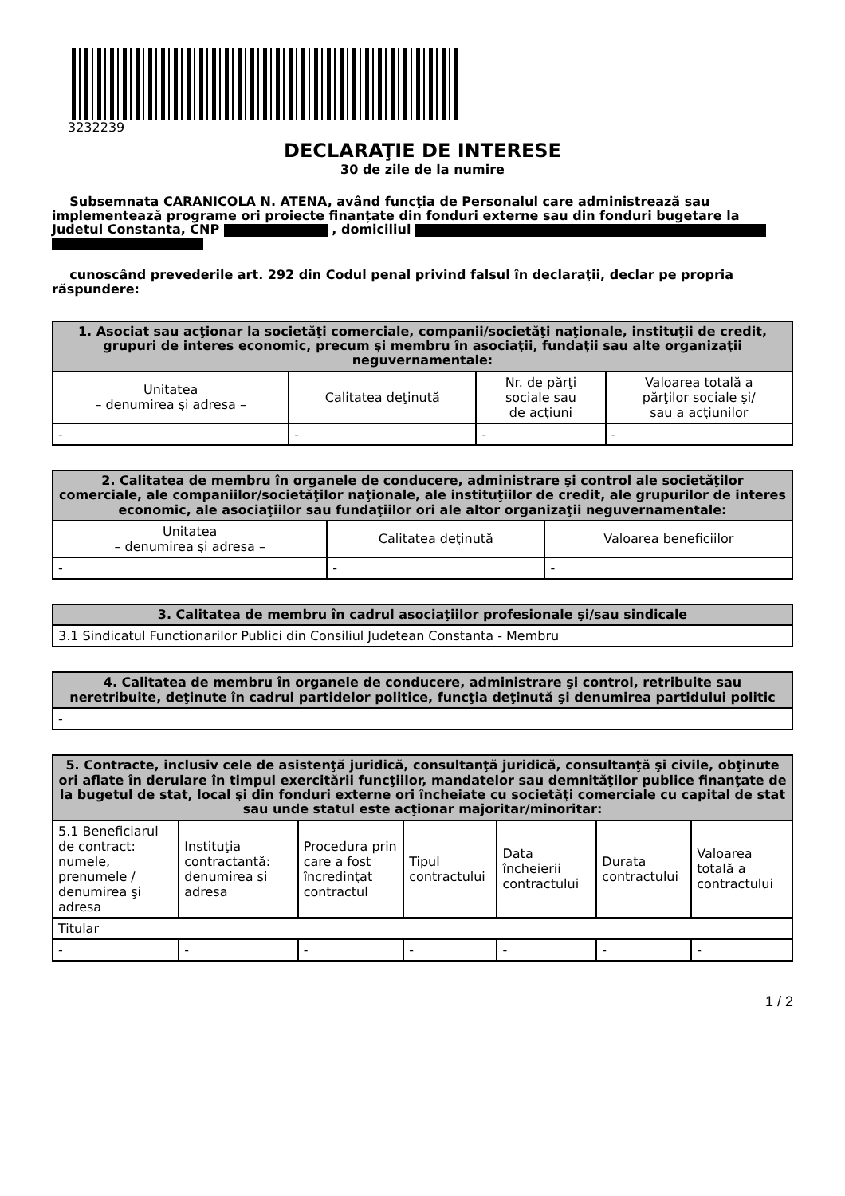3232239
DECLARAŢIE DE INTERESE
30 de zile de la numire
Subsemnata CARANICOLA N. ATENA, având funcţia de Personalul care administrează sau implementează programe ori proiecte finanțate din fonduri externe sau din fonduri bugetare la Judetul Constanta, CNP , domiciliul
cunoscând prevederile art. 292 din Codul penal privind falsul în declaraţii, declar pe propria răspundere:
| 1. Asociat sau acţionar la societăţi comerciale, companii/societăţi naţionale, instituţii de credit, grupuri de interes economic, precum şi membru în asociaţii, fundaţii sau alte organizaţii neguvernamentale: | | | |
| --- | --- | --- | --- |
| Unitatea – denumirea şi adresa – | Calitatea deţinută | Nr. de părţi sociale sau de acţiuni | Valoarea totală a părţilor sociale şi/ sau a acţiunilor |
| - | - | - | - |
| 2. Calitatea de membru în organele de conducere, administrare şi control ale societăţilor comerciale, ale companiilor/societăţilor naţionale, ale instituţiilor de credit, ale grupurilor de interes economic, ale asociaţiilor sau fundaţiilor ori ale altor organizaţii neguvernamentale: | | |
| --- | --- | --- |
| Unitatea – denumirea şi adresa – | Calitatea deţinută | Valoarea beneficiilor |
| - | - | - |
| 3. Calitatea de membru în cadrul asociaţiilor profesionale şi/sau sindicale |
| --- |
| 3.1 Sindicatul Functionarilor Publici din Consiliul Judetean Constanta - Membru |
| 4. Calitatea de membru în organele de conducere, administrare şi control, retribuite sau neretribuite, deţinute în cadrul partidelor politice, funcţia deţinută şi denumirea partidului politic |
| --- |
| - |
| 5. Contracte, inclusiv cele de asistenţă juridică, consultanţă juridică, consultanţă şi civile, obţinute ori aflate în derulare în timpul exercitării funcţiilor, mandatelor sau demnităţilor publice finanţate de la bugetul de stat, local şi din fonduri externe ori încheiate cu societăţi comerciale cu capital de stat sau unde statul este acţionar majoritar/minoritar: | | | | | | |
| --- | --- | --- | --- | --- | --- | --- |
| 5.1 Beneficiarul de contract: numele, prenumele / denumirea şi adresa | Instituţia contractantă: denumirea şi adresa | Procedura prin care a fost încredinţat contractul | Tipul contractului | Data încheierii contractului | Durata contractului | Valoarea totală a contractului |
| Titular | | | | | | |
| - | - | - | - | - | - | - |
1 / 2